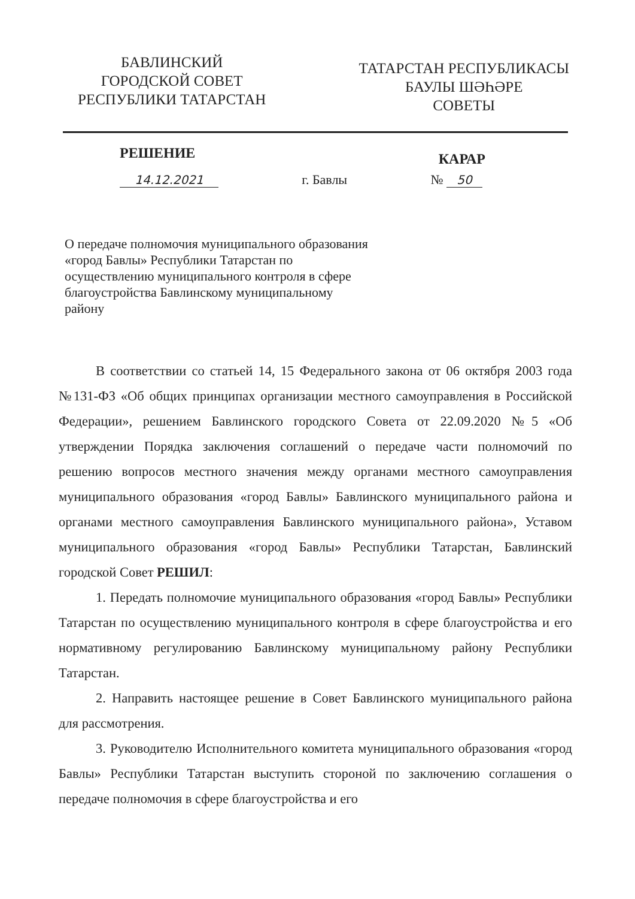БАВЛИНСКИЙ
ГОРОДСКОЙ СОВЕТ
РЕСПУБЛИКИ ТАТАРСТАН
ТАТАРСТАН РЕСПУБЛИКАСЫ
БАУЛЫ ШӘҺӘРЕ
СОВЕТЫ
РЕШЕНИЕ
КАРАР
14.12.2021 г. Бавлы № 50
О передаче полномочия муниципального образования «город Бавлы» Республики Татарстан по осуществлению муниципального контроля в сфере благоустройства Бавлинскому муниципальному району
В соответствии со статьей 14, 15 Федерального закона от 06 октября 2003 года №131-ФЗ «Об общих принципах организации местного самоуправления в Российской Федерации», решением Бавлинского городского Совета от 22.09.2020 №5 «Об утверждении Порядка заключения соглашений о передаче части полномочий по решению вопросов местного значения между органами местного самоуправления муниципального образования «город Бавлы» Бавлинского муниципального района и органами местного самоуправления Бавлинского муниципального района», Уставом муниципального образования «город Бавлы» Республики Татарстан, Бавлинский городской Совет РЕШИЛ:
1. Передать полномочие муниципального образования «город Бавлы» Республики Татарстан по осуществлению муниципального контроля в сфере благоустройства и его нормативному регулированию Бавлинскому муниципальному району Республики Татарстан.
2. Направить настоящее решение в Совет Бавлинского муниципального района для рассмотрения.
3. Руководителю Исполнительного комитета муниципального образования «город Бавлы» Республики Татарстан выступить стороной по заключению соглашения о передаче полномочия в сфере благоустройства и его